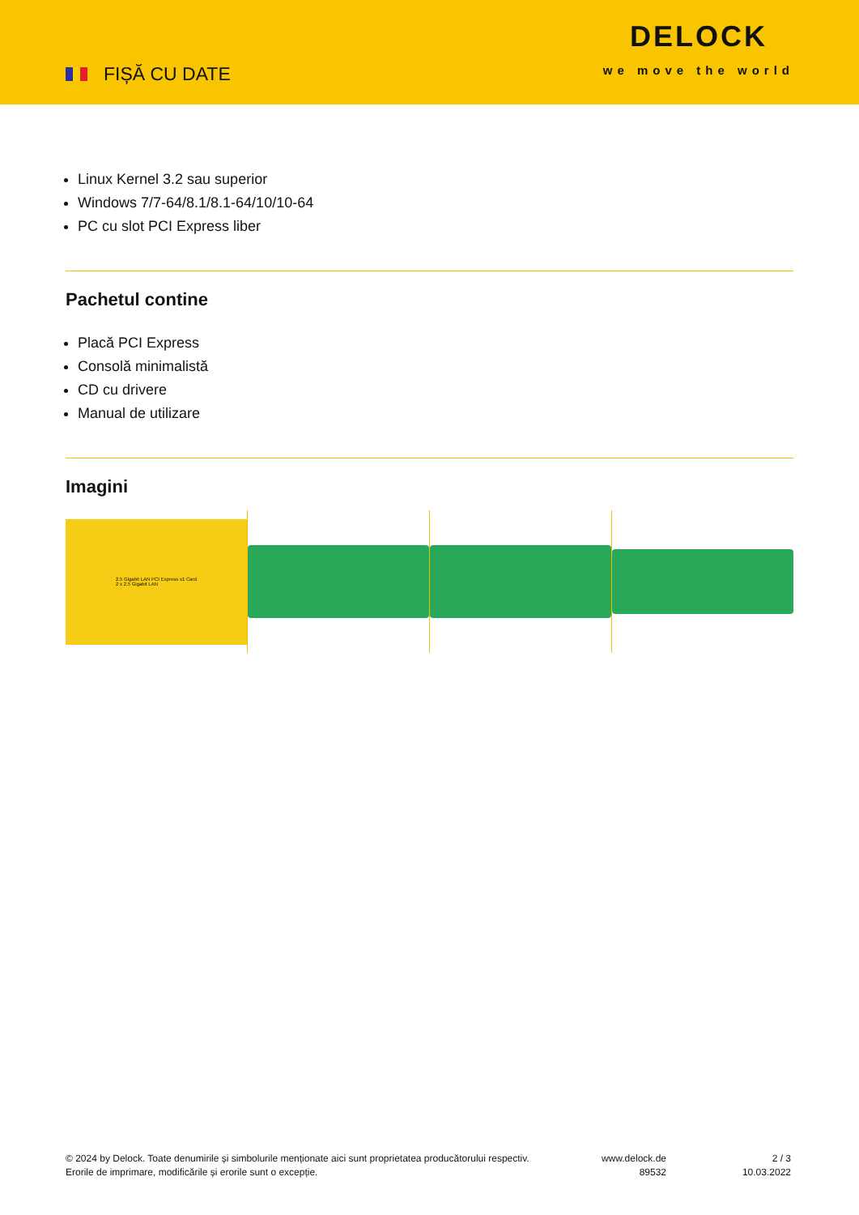FIȘĂ CU DATE
DELOCK
we move the world
Linux Kernel 3.2 sau superior
Windows 7/7-64/8.1/8.1-64/10/10-64
PC cu slot PCI Express liber
Pachetul contine
Placă PCI Express
Consolă minimalistă
CD cu drivere
Manual de utilizare
Imagini
2.5 Gigabit LAN PCI Express x1 Card
2 x 2.5 Gigabit LAN
© 2024 by Delock. Toate denumirile și simbolurile menționate aici sunt proprietatea producătorului respectiv. Erorile de imprimare, modificările și erorile sunt o excepție.
www.delock.de
89532
2 / 3
10.03.2022